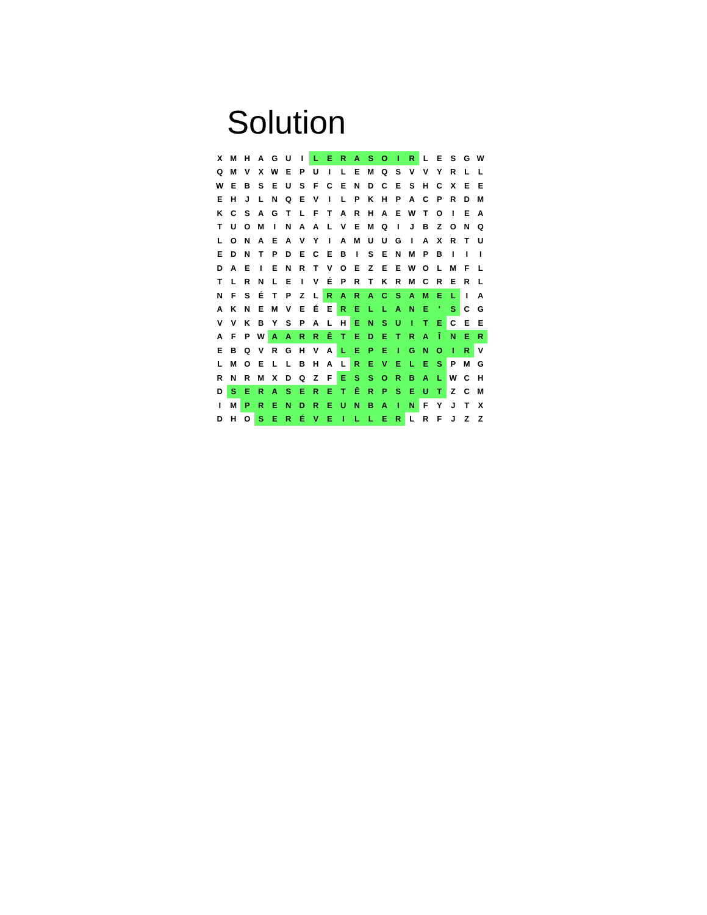Solution
| X | M | H | A | G | U | I | L | E | R | A | S | O | I | R | L | E | S | G | W |
| Q | M | V | X | W | E | P | U | I | L | E | M | Q | S | V | V | Y | R | L | L |
| W | E | B | S | E | U | S | F | C | E | N | D | C | E | S | H | C | X | E | E |
| E | H | J | L | N | Q | E | V | I | L | P | K | H | P | A | C | P | R | D | M |
| K | C | S | A | G | T | L | F | T | A | R | H | A | E | W | T | O | I | E | A |
| T | U | O | M | I | N | A | A | L | V | E | M | Q | I | J | B | Z | O | N | Q |
| L | O | N | A | E | A | V | Y | I | A | M | U | U | G | I | A | X | R | T | U |
| E | D | N | T | P | D | E | C | E | B | I | S | E | N | M | P | B | I | I | I |
| D | A | E | I | E | N | R | T | V | O | E | Z | E | E | W | O | L | M | F | L |
| T | L | R | N | L | E | I | V | É | P | R | T | K | R | M | C | R | E | R | L |
| N | F | S | É | T | P | Z | L | R | A | R | A | C | S | A | M | E | L | I | A |
| A | K | N | E | M | V | E | É | E | R | E | L | L | A | N | E | ' | S | C | G |
| V | V | K | B | Y | S | P | A | L | H | E | N | S | U | I | T | E | C | E | E |
| A | F | P | W | A | A | R | R | Ê | T | E | D | E | T | R | A | Î | N | E | R |
| E | B | Q | V | R | G | H | V | A | L | E | P | E | I | G | N | O | I | R | V |
| L | M | O | E | L | L | B | H | A | L | R | E | V | E | L | E | S | P | M | G |
| R | N | R | M | X | D | Q | Z | F | E | S | S | O | R | B | A | L | W | C | H |
| D | S | E | R | A | S | E | R | E | T | Ê | R | P | S | E | U | T | Z | C | M |
| I | M | P | R | E | N | D | R | E | U | N | B | A | I | N | F | Y | J | T | X |
| D | H | O | S | E | R | É | V | E | I | L | L | E | R | L | R | F | J | Z | Z |